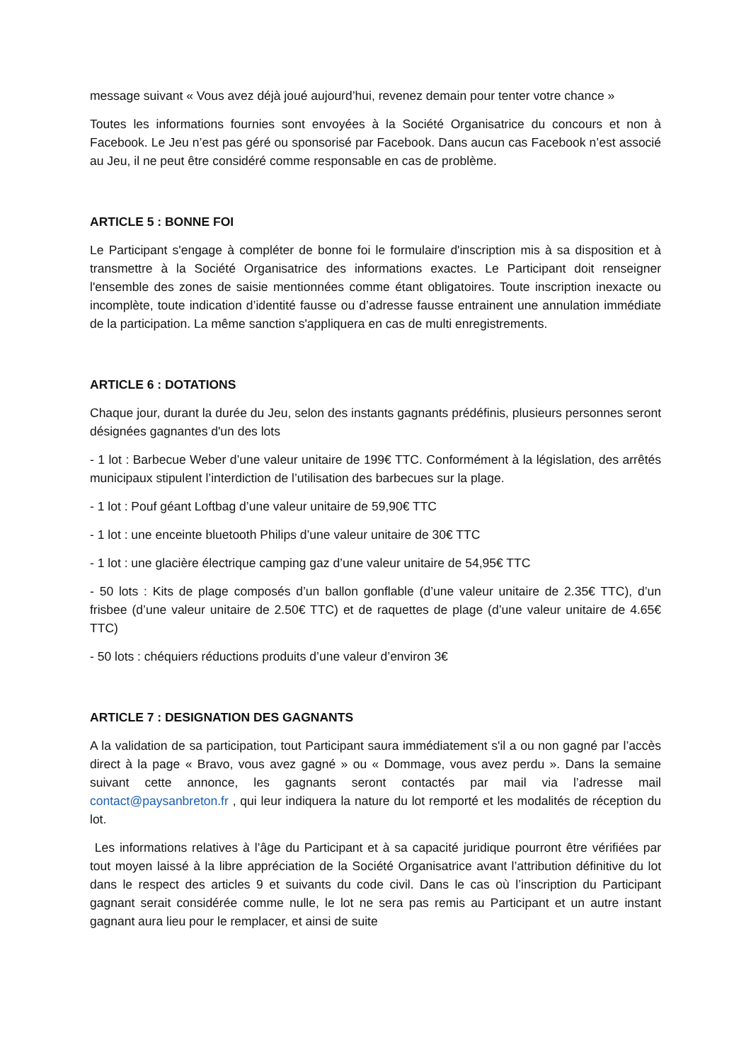message suivant « Vous avez déjà joué aujourd’hui, revenez demain pour tenter votre chance »
Toutes les informations fournies sont envoyées à la Société Organisatrice du concours et non à Facebook. Le Jeu n’est pas géré ou sponsorisé par Facebook. Dans aucun cas Facebook n’est associé au Jeu, il ne peut être considéré comme responsable en cas de problème.
ARTICLE 5 : BONNE FOI
Le Participant s'engage à compléter de bonne foi le formulaire d'inscription mis à sa disposition et à transmettre à la Société Organisatrice des informations exactes. Le Participant doit renseigner l'ensemble des zones de saisie mentionnées comme étant obligatoires. Toute inscription inexacte ou incomplète, toute indication d’identité fausse ou d’adresse fausse entrainent une annulation immédiate de la participation. La même sanction s'appliquera en cas de multi enregistrements.
ARTICLE 6 : DOTATIONS
Chaque jour, durant la durée du Jeu, selon des instants gagnants prédéfinis, plusieurs personnes seront désignées gagnantes d'un des lots
- 1 lot : Barbecue Weber d’une valeur unitaire de 199€ TTC. Conformément à la législation, des arrêtés municipaux stipulent l’interdiction de l’utilisation des barbecues sur la plage.
- 1 lot : Pouf géant Loftbag d’une valeur unitaire de 59,90€ TTC
- 1 lot : une enceinte bluetooth Philips d’une valeur unitaire de 30€ TTC
- 1 lot : une glacière électrique camping gaz d’une valeur unitaire de 54,95€ TTC
- 50 lots : Kits de plage composés d’un ballon gonflable (d’une valeur unitaire de 2.35€ TTC), d’un frisbee (d’une valeur unitaire de 2.50€ TTC) et de raquettes de plage (d’une valeur unitaire de 4.65€ TTC)
- 50 lots : chéquiers réductions produits d’une valeur d’environ 3€
ARTICLE 7 : DESIGNATION DES GAGNANTS
A la validation de sa participation, tout Participant saura immédiatement s'il a ou non gagné par l’accès direct à la page « Bravo, vous avez gagné » ou « Dommage, vous avez perdu ». Dans la semaine suivant cette annonce, les gagnants seront contactés par mail via l’adresse mail contact@paysanbreton.fr , qui leur indiquera la nature du lot remporté et les modalités de réception du lot.
Les informations relatives à l’âge du Participant et à sa capacité juridique pourront être vérifiées par tout moyen laissé à la libre appréciation de la Société Organisatrice avant l’attribution définitive du lot dans le respect des articles 9 et suivants du code civil. Dans le cas où l’inscription du Participant gagnant serait considérée comme nulle, le lot ne sera pas remis au Participant et un autre instant gagnant aura lieu pour le remplacer, et ainsi de suite